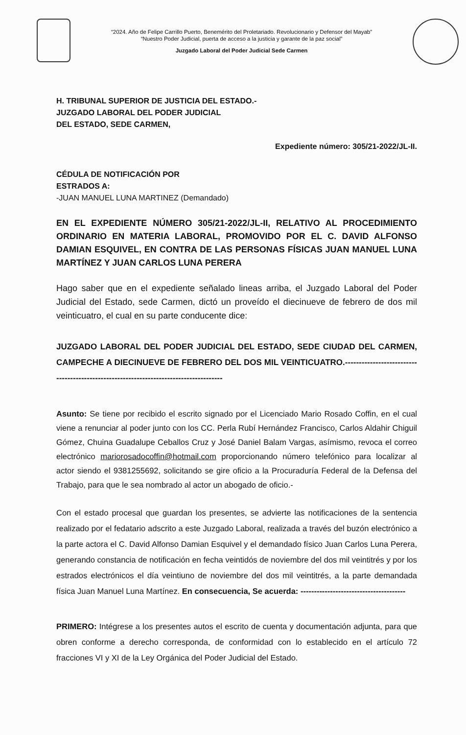“2024. Año de Felipe Carrillo Puerto, Benemérito del Proletariado. Revolucionario y Defensor del Mayab”
“Nuestro Poder Judicial, puerta de acceso a la justicia y garante de la paz social”
Juzgado Laboral del Poder Judicial Sede Carmen
H. TRIBUNAL SUPERIOR DE JUSTICIA DEL ESTADO.-
JUZGADO LABORAL DEL PODER JUDICIAL
DEL ESTADO, SEDE CARMEN,
Expediente número: 305/21-2022/JL-II.
CÉDULA DE NOTIFICACIÓN POR
ESTRADOS A:
-JUAN MANUEL LUNA MARTINEZ (Demandado)
EN EL EXPEDIENTE NÚMERO 305/21-2022/JL-II, RELATIVO AL PROCEDIMIENTO ORDINARIO EN MATERIA LABORAL, PROMOVIDO POR EL C. DAVID ALFONSO DAMIAN ESQUIVEL, EN CONTRA DE LAS PERSONAS FÍSICAS JUAN MANUEL LUNA MARTÍNEZ Y JUAN CARLOS LUNA PERERA
Hago saber que en el expediente señalado lineas arriba, el Juzgado Laboral del Poder Judicial del Estado, sede Carmen, dictó un proveído el diecinueve de febrero de dos mil veinticuatro, el cual en su parte conducente dice:
JUZGADO LABORAL DEL PODER JUDICIAL DEL ESTADO, SEDE CIUDAD DEL CARMEN, CAMPECHE A DIECINUEVE DE FEBRERO DEL DOS MIL VEINTICUATRO.--------------------------------------------------------------------------------------
Asunto: Se tiene por recibido el escrito signado por el Licenciado Mario Rosado Coffin, en el cual viene a renunciar al poder junto con los CC. Perla Rubí Hernández Francisco, Carlos Aldahir Chiguil Gómez, Chuina Guadalupe Ceballos Cruz y José Daniel Balam Vargas, asímismo, revoca el correo electrónico mariorosadocoffin@hotmail.com proporcionando número telefónico para localizar al actor siendo el 9381255692, solicitando se gire oficio a la Procuraduría Federal de la Defensa del Trabajo, para que le sea nombrado al actor un abogado de oficio.-
Con el estado procesal que guardan los presentes, se advierte las notificaciones de la sentencia realizado por el fedatario adscrito a este Juzgado Laboral, realizada a través del buzón electrónico a la parte actora el C. David Alfonso Damian Esquivel y el demandado físico Juan Carlos Luna Perera, generando constancia de notificación en fecha veintidós de noviembre del dos mil veintitrés y por los estrados electrónicos el día veintiuno de noviembre del dos mil veintitrés, a la parte demandada física Juan Manuel Luna Martínez. En consecuencia, Se acuerda: ---------------------------------------
PRIMERO: Intégrese a los presentes autos el escrito de cuenta y documentación adjunta, para que obren conforme a derecho corresponda, de conformidad con lo establecido en el artículo 72 fracciones VI y XI de la Ley Orgánica del Poder Judicial del Estado.